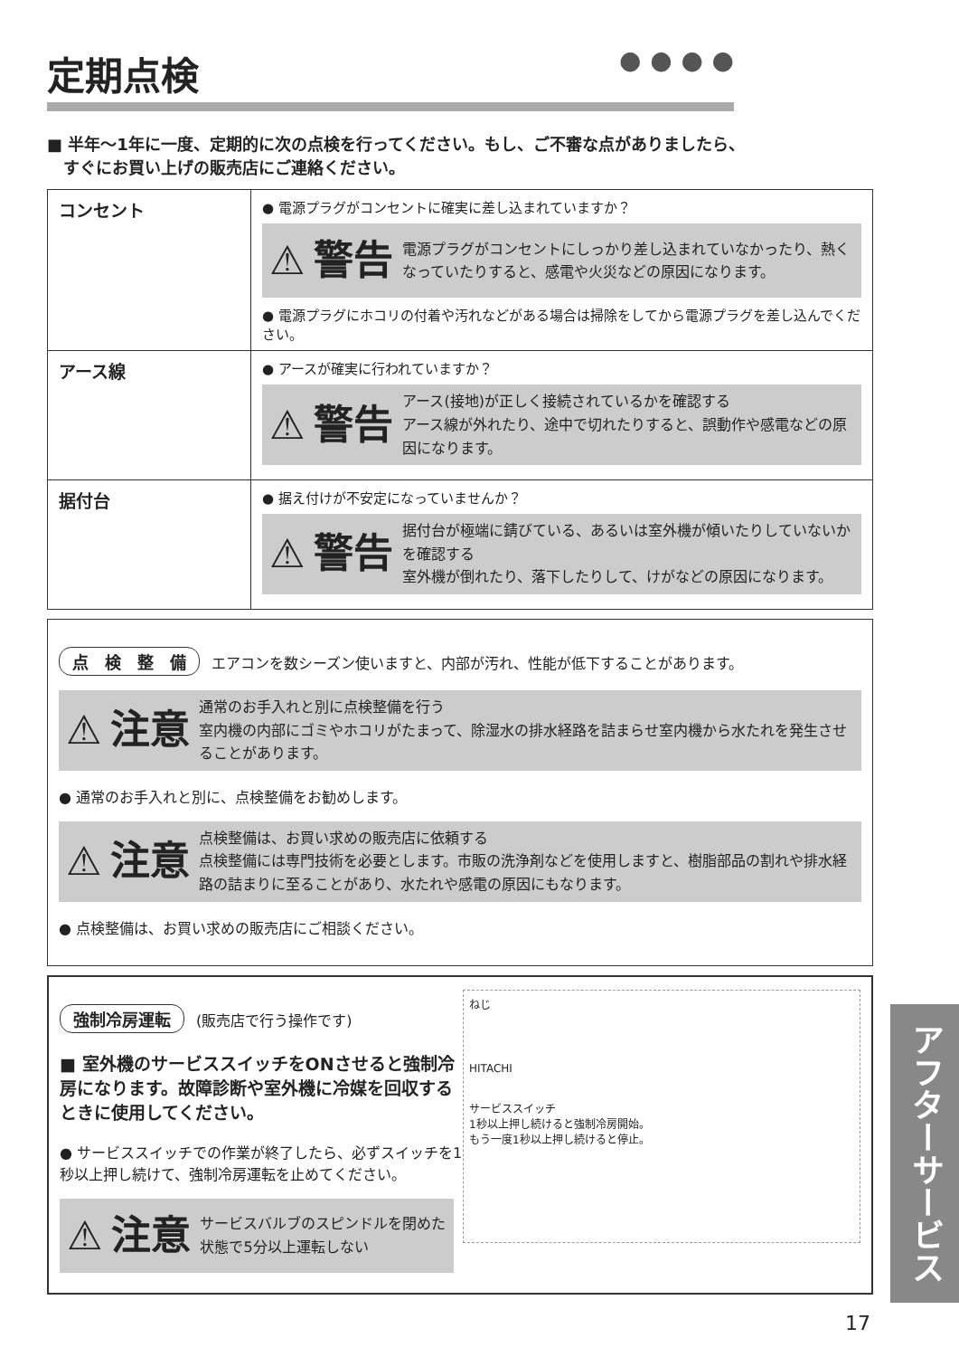定期点検 ● ● ● ●
■ 半年～1年に一度、定期的に次の点検を行ってください。もし、ご不審な点がありましたら、
　すぐにお買い上げの販売店にご連絡ください。
| コンセント | ● 電源プラグがコンセントに確実に差し込まれていますか？ ⚠ 警告 電源プラグがコンセントにしっかり差し込まれていなかったり、熱くなっていたりすると、感電や火災などの原因になります。 ● 電源プラグにホコリの付着や汚れなどがある場合は掃除をしてから電源プラグを差し込んでください。 |
| アース線 | ● アースが確実に行われていますか？ ⚠ 警告 アース(接地)が正しく接続されているかを確認する アース線が外れたり、途中で切れたりすると、誤動作や感電などの原因になります。 |
| 据付台 | ● 据え付けが不安定になっていませんか？ ⚠ 警告 据付台が極端に錆びている、あるいは室外機が傾いたりしていないかを確認する 室外機が倒れたり、落下したりして、けがなどの原因になります。 |
点　検　整　備 エアコンを数シーズン使いますと、内部が汚れ、性能が低下することがあります。
⚠ 注意 通常のお手入れと別に点検整備を行う
室内機の内部にゴミやホコリがたまって、除湿水の排水経路を詰まらせ室内機から水たれを発生させることがあります。
● 通常のお手入れと別に、点検整備をお勧めします。
⚠ 注意 点検整備は、お買い求めの販売店に依頼する
点検整備には専門技術を必要とします。市販の洗浄剤などを使用しますと、樹脂部品の割れや排水経路の詰まりに至ることがあり、水たれや感電の原因にもなります。
● 点検整備は、お買い求めの販売店にご相談ください。
ねじ
HITACHI
サービススイッチ
1秒以上押し続けると強制冷房開始。
もう一度1秒以上押し続けると停止。
強制冷房運転 (販売店で行う操作です)
■ 室外機のサービススイッチをONさせると強制冷房になります。故障診断や室外機に冷媒を回収するときに使用してください。
● サービススイッチでの作業が終了したら、必ずスイッチを1秒以上押し続けて、強制冷房運転を止めてください。
⚠ 注意 サービスバルブのスピンドルを閉めた状態で5分以上運転しない
アフターサービス
17